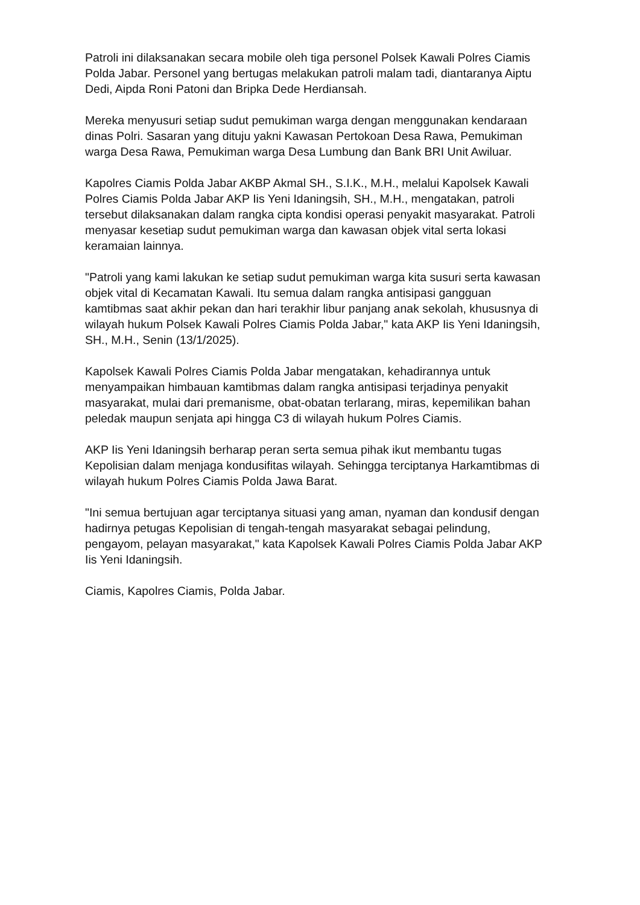Patroli ini dilaksanakan secara mobile oleh tiga personel Polsek Kawali Polres Ciamis Polda Jabar. Personel yang bertugas melakukan patroli malam tadi, diantaranya Aiptu Dedi, Aipda Roni Patoni dan Bripka Dede Herdiansah.
Mereka menyusuri setiap sudut pemukiman warga dengan menggunakan kendaraan dinas Polri. Sasaran yang dituju yakni Kawasan Pertokoan Desa Rawa, Pemukiman warga Desa Rawa, Pemukiman warga Desa Lumbung dan Bank BRI Unit Awiluar.
Kapolres Ciamis Polda Jabar AKBP Akmal SH., S.I.K., M.H., melalui Kapolsek Kawali Polres Ciamis Polda Jabar AKP Iis Yeni Idaningsih, SH., M.H., mengatakan, patroli tersebut dilaksanakan dalam rangka cipta kondisi operasi penyakit masyarakat. Patroli menyasar kesetiap sudut pemukiman warga dan kawasan objek vital serta lokasi keramaian lainnya.
"Patroli yang kami lakukan ke setiap sudut pemukiman warga kita susuri serta kawasan objek vital di Kecamatan Kawali. Itu semua dalam rangka antisipasi gangguan kamtibmas saat akhir pekan dan hari terakhir libur panjang anak sekolah, khususnya di wilayah hukum Polsek Kawali Polres Ciamis Polda Jabar," kata AKP Iis Yeni Idaningsih, SH., M.H., Senin (13/1/2025).
Kapolsek Kawali Polres Ciamis Polda Jabar mengatakan, kehadirannya untuk menyampaikan himbauan kamtibmas dalam rangka antisipasi terjadinya penyakit masyarakat, mulai dari premanisme, obat-obatan terlarang, miras, kepemilikan bahan peledak maupun senjata api hingga C3 di wilayah hukum Polres Ciamis.
AKP Iis Yeni Idaningsih berharap peran serta semua pihak ikut membantu tugas Kepolisian dalam menjaga kondusifitas wilayah. Sehingga terciptanya Harkamtibmas di wilayah hukum Polres Ciamis Polda Jawa Barat.
"Ini semua bertujuan agar terciptanya situasi yang aman, nyaman dan kondusif dengan hadirnya petugas Kepolisian di tengah-tengah masyarakat sebagai pelindung, pengayom, pelayan masyarakat," kata Kapolsek Kawali Polres Ciamis Polda Jabar AKP Iis Yeni Idaningsih.
Ciamis, Kapolres Ciamis, Polda Jabar.